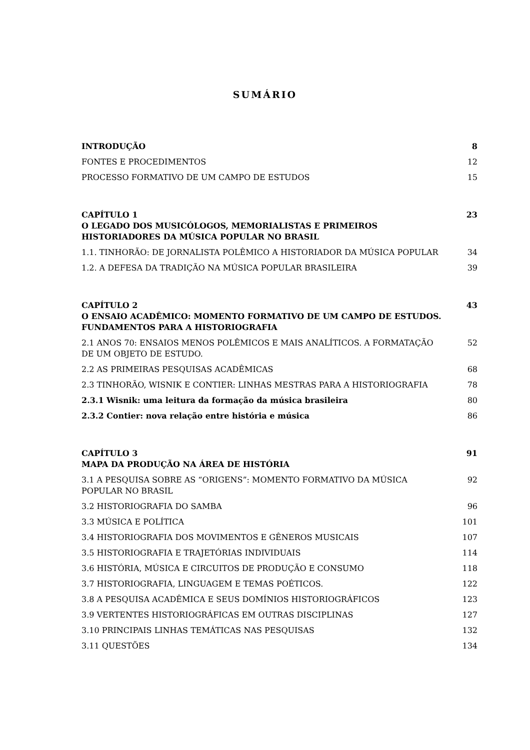SUMÁRIO
INTRODUÇÃO 8
FONTES E PROCEDIMENTOS 12
PROCESSO FORMATIVO DE UM CAMPO DE ESTUDOS 15
CAPÍTULO 1
O LEGADO DOS MUSICÓLOGOS, MEMORIALISTAS E PRIMEIROS HISTORIADORES DA MÚSICA POPULAR NO BRASIL 23
1.1. TINHORÃO: DE JORNALISTA POLÊMICO A HISTORIADOR DA MÚSICA POPULAR 34
1.2. A DEFESA DA TRADIÇÃO NA MÚSICA POPULAR BRASILEIRA 39
CAPÍTULO 2
O ENSAIO ACADÊMICO: MOMENTO FORMATIVO DE UM CAMPO DE ESTUDOS. FUNDAMENTOS PARA A HISTORIOGRAFIA 43
2.1 ANOS 70: ENSAIOS MENOS POLÊMICOS E MAIS ANALÍTICOS. A FORMATAÇÃO DE UM OBJETO DE ESTUDO. 52
2.2 AS PRIMEIRAS PESQUISAS ACADÊMICAS 68
2.3 TINHORÃO, WISNIK E CONTIER: LINHAS MESTRAS PARA A HISTORIOGRAFIA 78
2.3.1 Wisnik: uma leitura da formação da música brasileira 80
2.3.2 Contier: nova relação entre história e música 86
CAPÍTULO 3
MAPA DA PRODUÇÃO NA ÁREA DE HISTÓRIA 91
3.1 A PESQUISA SOBRE AS “ORIGENS”: MOMENTO FORMATIVO DA MÚSICA POPULAR NO BRASIL 92
3.2 HISTORIOGRAFIA DO SAMBA 96
3.3 MÚSICA E POLÍTICA 101
3.4 HISTORIOGRAFIA DOS MOVIMENTOS E GÊNEROS MUSICAIS 107
3.5 HISTORIOGRAFIA E TRAJETÓRIAS INDIVIDUAIS 114
3.6 HISTÓRIA, MÚSICA E CIRCUITOS DE PRODUÇÃO E CONSUMO 118
3.7 HISTORIOGRAFIA, LINGUAGEM E TEMAS POÉTICOS. 122
3.8 A PESQUISA ACADÊMICA E SEUS DOMÍNIOS HISTORIOGRÁFICOS 123
3.9 VERTENTES HISTORIOGRÁFICAS EM OUTRAS DISCIPLINAS 127
3.10 PRINCIPAIS LINHAS TEMÁTICAS NAS PESQUISAS 132
3.11 QUESTÕES 134